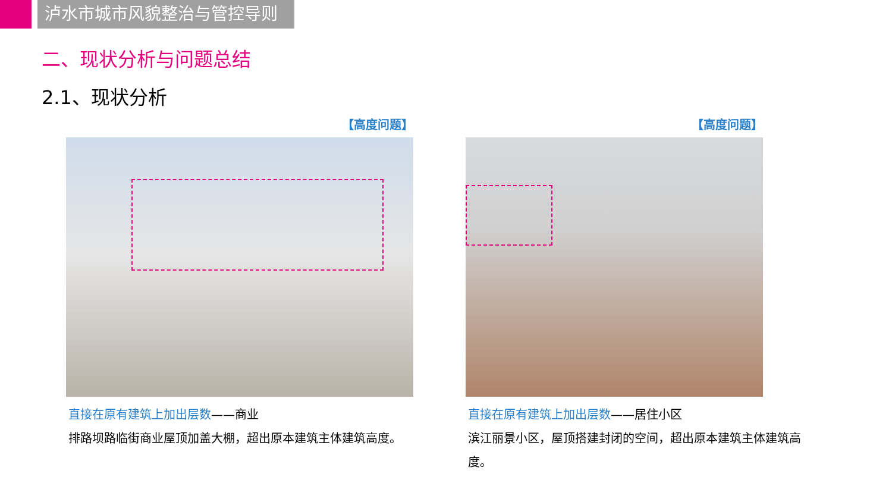泸水市城市风貌整治与管控导则
二、现状分析与问题总结
2.1、现状分析
【高度问题】
直接在原有建筑上加出层数——商业
排路坝路临街商业屋顶加盖大棚，超出原本建筑主体建筑高度。
【高度问题】
直接在原有建筑上加出层数——居住小区
滨江丽景小区，屋顶搭建封闭的空间，超出原本建筑主体建筑高度。